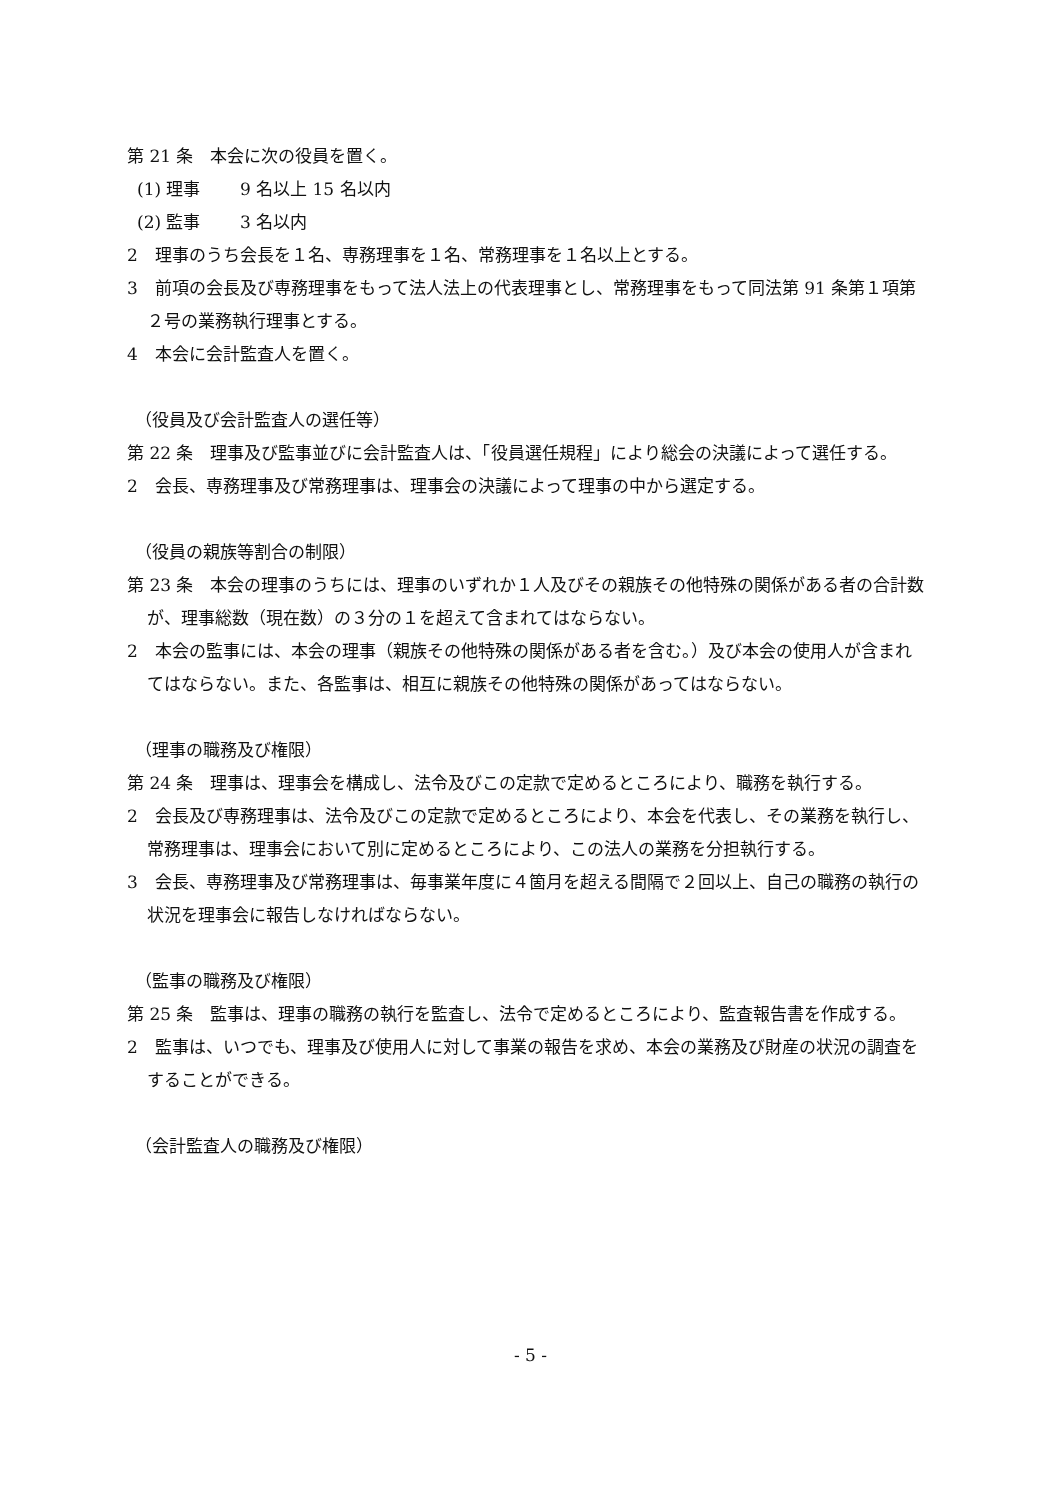第 21 条　本会に次の役員を置く。
(1) 理事　　 9 名以上 15 名以内
(2) 監事　　 3 名以内
2　理事のうち会長を１名、専務理事を１名、常務理事を１名以上とする。
3　前項の会長及び専務理事をもって法人法上の代表理事とし、常務理事をもって同法第 91 条第１項第２号の業務執行理事とする。
4　本会に会計監査人を置く。
（役員及び会計監査人の選任等）
第 22 条　理事及び監事並びに会計監査人は、「役員選任規程」により総会の決議によって選任する。
2　会長、専務理事及び常務理事は、理事会の決議によって理事の中から選定する。
（役員の親族等割合の制限）
第 23 条　本会の理事のうちには、理事のいずれか１人及びその親族その他特殊の関係がある者の合計数が、理事総数（現在数）の３分の１を超えて含まれてはならない。
2　本会の監事には、本会の理事（親族その他特殊の関係がある者を含む。）及び本会の使用人が含まれてはならない。また、各監事は、相互に親族その他特殊の関係があってはならない。
（理事の職務及び権限）
第 24 条　理事は、理事会を構成し、法令及びこの定款で定めるところにより、職務を執行する。
2　会長及び専務理事は、法令及びこの定款で定めるところにより、本会を代表し、その業務を執行し、常務理事は、理事会において別に定めるところにより、この法人の業務を分担執行する。
3　会長、専務理事及び常務理事は、毎事業年度に４箇月を超える間隔で２回以上、自己の職務の執行の状況を理事会に報告しなければならない。
（監事の職務及び権限）
第 25 条　監事は、理事の職務の執行を監査し、法令で定めるところにより、監査報告書を作成する。
2　監事は、いつでも、理事及び使用人に対して事業の報告を求め、本会の業務及び財産の状況の調査をすることができる。
（会計監査人の職務及び権限）
- 5 -